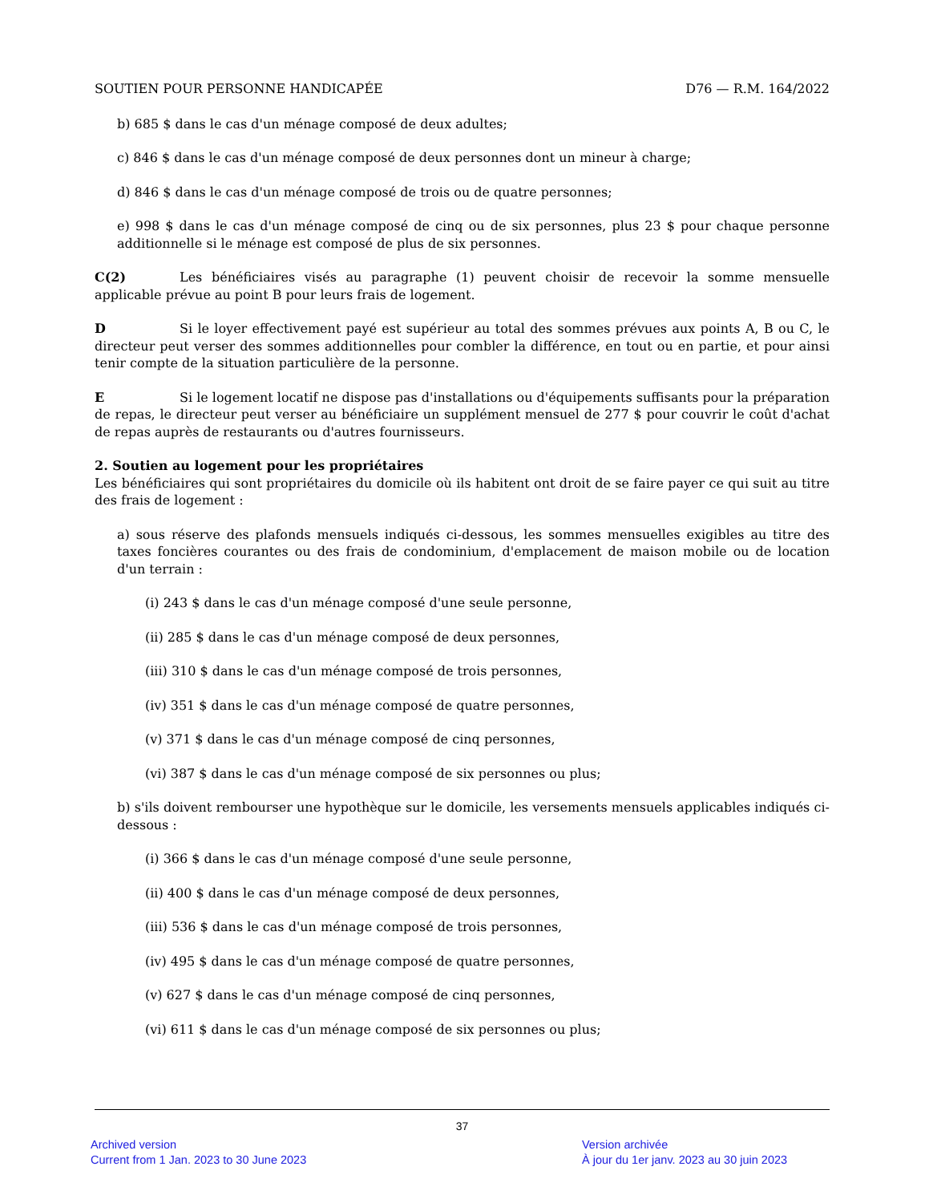SOUTIEN POUR PERSONNE HANDICAPÉE D76 — R.M. 164/2022
b) 685 $ dans le cas d'un ménage composé de deux adultes;
c) 846 $ dans le cas d'un ménage composé de deux personnes dont un mineur à charge;
d) 846 $ dans le cas d'un ménage composé de trois ou de quatre personnes;
e) 998 $ dans le cas d'un ménage composé de cinq ou de six personnes, plus 23 $ pour chaque personne additionnelle si le ménage est composé de plus de six personnes.
C(2) Les bénéficiaires visés au paragraphe (1) peuvent choisir de recevoir la somme mensuelle applicable prévue au point B pour leurs frais de logement.
D Si le loyer effectivement payé est supérieur au total des sommes prévues aux points A, B ou C, le directeur peut verser des sommes additionnelles pour combler la différence, en tout ou en partie, et pour ainsi tenir compte de la situation particulière de la personne.
E Si le logement locatif ne dispose pas d'installations ou d'équipements suffisants pour la préparation de repas, le directeur peut verser au bénéficiaire un supplément mensuel de 277 $ pour couvrir le coût d'achat de repas auprès de restaurants ou d'autres fournisseurs.
2. Soutien au logement pour les propriétaires
Les bénéficiaires qui sont propriétaires du domicile où ils habitent ont droit de se faire payer ce qui suit au titre des frais de logement :
a) sous réserve des plafonds mensuels indiqués ci-dessous, les sommes mensuelles exigibles au titre des taxes foncières courantes ou des frais de condominium, d'emplacement de maison mobile ou de location d'un terrain :
(i) 243 $ dans le cas d'un ménage composé d'une seule personne,
(ii) 285 $ dans le cas d'un ménage composé de deux personnes,
(iii) 310 $ dans le cas d'un ménage composé de trois personnes,
(iv) 351 $ dans le cas d'un ménage composé de quatre personnes,
(v) 371 $ dans le cas d'un ménage composé de cinq personnes,
(vi) 387 $ dans le cas d'un ménage composé de six personnes ou plus;
b) s'ils doivent rembourser une hypothèque sur le domicile, les versements mensuels applicables indiqués ci-dessous :
(i) 366 $ dans le cas d'un ménage composé d'une seule personne,
(ii) 400 $ dans le cas d'un ménage composé de deux personnes,
(iii) 536 $ dans le cas d'un ménage composé de trois personnes,
(iv) 495 $ dans le cas d'un ménage composé de quatre personnes,
(v) 627 $ dans le cas d'un ménage composé de cinq personnes,
(vi) 611 $ dans le cas d'un ménage composé de six personnes ou plus;
37
Archived version
Current from 1 Jan. 2023 to 30 June 2023
Version archivée
À jour du 1er janv. 2023 au 30 juin 2023